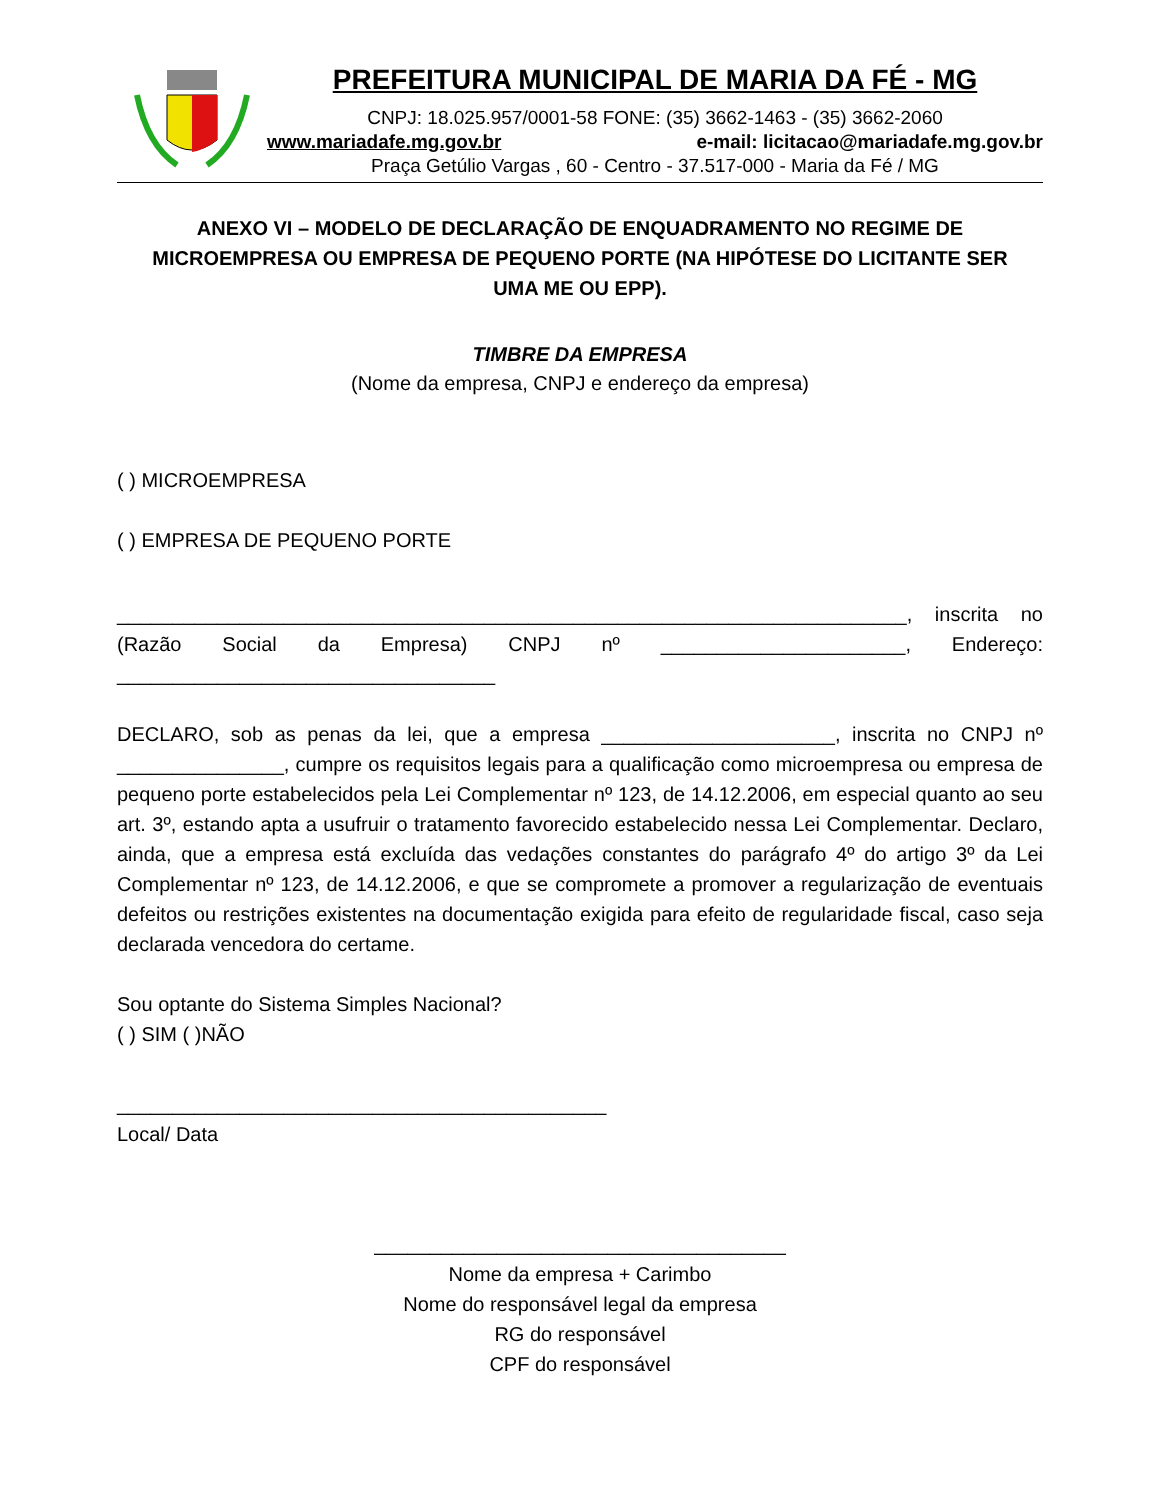PREFEITURA MUNICIPAL DE MARIA DA FÉ - MG
CNPJ: 18.025.957/0001-58 FONE: (35) 3662-1463 - (35) 3662-2060
www.mariadafe.mg.gov.br e-mail: licitacao@mariadafe.mg.gov.br
Praça Getúlio Vargas , 60 - Centro - 37.517-000 - Maria da Fé / MG
ANEXO VI – MODELO DE DECLARAÇÃO DE ENQUADRAMENTO NO REGIME DE MICROEMPRESA OU EMPRESA DE PEQUENO PORTE (NA HIPÓTESE DO LICITANTE SER UMA ME OU EPP).
TIMBRE DA EMPRESA
(Nome da empresa, CNPJ e endereço da empresa)
( ) MICROEMPRESA
( ) EMPRESA DE PEQUENO PORTE
_______________________________________________________________________, inscrita no (Razão Social da Empresa) CNPJ nº ______________________, Endereço: __________________________________
DECLARO, sob as penas da lei, que a empresa _____________________, inscrita no CNPJ nº _______________, cumpre os requisitos legais para a qualificação como microempresa ou empresa de pequeno porte estabelecidos pela Lei Complementar nº 123, de 14.12.2006, em especial quanto ao seu art. 3º, estando apta a usufruir o tratamento favorecido estabelecido nessa Lei Complementar. Declaro, ainda, que a empresa está excluída das vedações constantes do parágrafo 4º do artigo 3º da Lei Complementar nº 123, de 14.12.2006, e que se compromete a promover a regularização de eventuais defeitos ou restrições existentes na documentação exigida para efeito de regularidade fiscal, caso seja declarada vencedora do certame.
Sou optante do Sistema Simples Nacional?
( ) SIM ( )NÃO
____________________________________________
Local/ Data
_____________________________________
Nome da empresa + Carimbo
Nome do responsável legal da empresa
RG do responsável
CPF do responsável